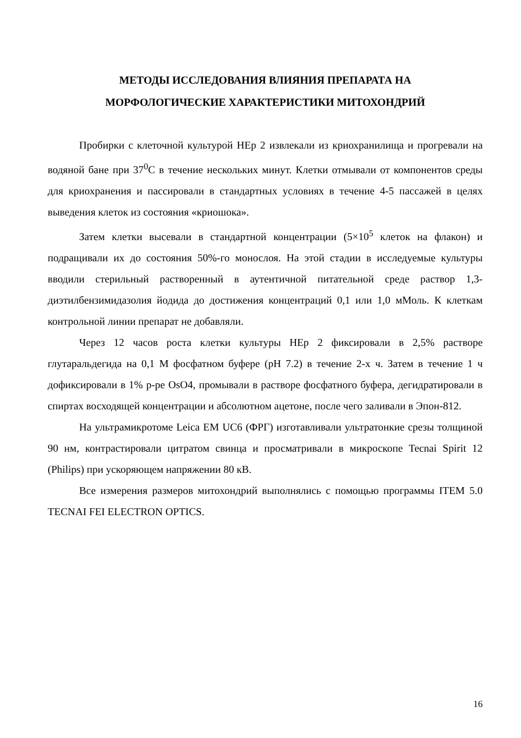МЕТОДЫ ИССЛЕДОВАНИЯ ВЛИЯНИЯ ПРЕПАРАТА НА
МОРФОЛОГИЧЕСКИЕ ХАРАКТЕРИСТИКИ МИТОХОНДРИЙ
Пробирки с клеточной культурой HEp 2 извлекали из криохранилища и прогревали на водяной бане при 37<sup>0</sup>С в течение нескольких минут. Клетки отмывали от компонентов среды для криохранения и пассировали в стандартных условиях в течение 4-5 пассажей в целях выведения клеток из состояния «криошока».
Затем клетки высевали в стандартной концентрации (5×10<sup>5</sup> клеток на флакон) и подращивали их до состояния 50%-го монослоя. На этой стадии в исследуемые культуры вводили стерильный растворенный в аутентичной питательной среде раствор 1,3-диэтилбензимидазолия йодида до достижения концентраций 0,1 или 1,0 мМоль. К клеткам контрольной линии препарат не добавляли.
Через 12 часов роста клетки культуры HEp 2 фиксировали в 2,5% растворе глутаральдегида на 0,1 М фосфатном буфере (рН 7.2) в течение 2-х ч. Затем в течение 1 ч дофиксировали в 1% р-ре OsO4, промывали в растворе фосфатного буфера, дегидратировали в спиртах восходящей концентрации и абсолютном ацетоне, после чего заливали в Эпон-812.
На ультрамикротоме Leica EM UC6 (ФРГ) изготавливали ультратонкие срезы толщиной 90 нм, контрастировали цитратом свинца и просматривали в микроскопе Tecnai Spirit 12 (Philips) при ускоряющем напряжении 80 кВ.
Все измерения размеров митохондрий выполнялись с помощью программы ITEM 5.0 TECNAI FEI ELECTRON OPTICS.
16